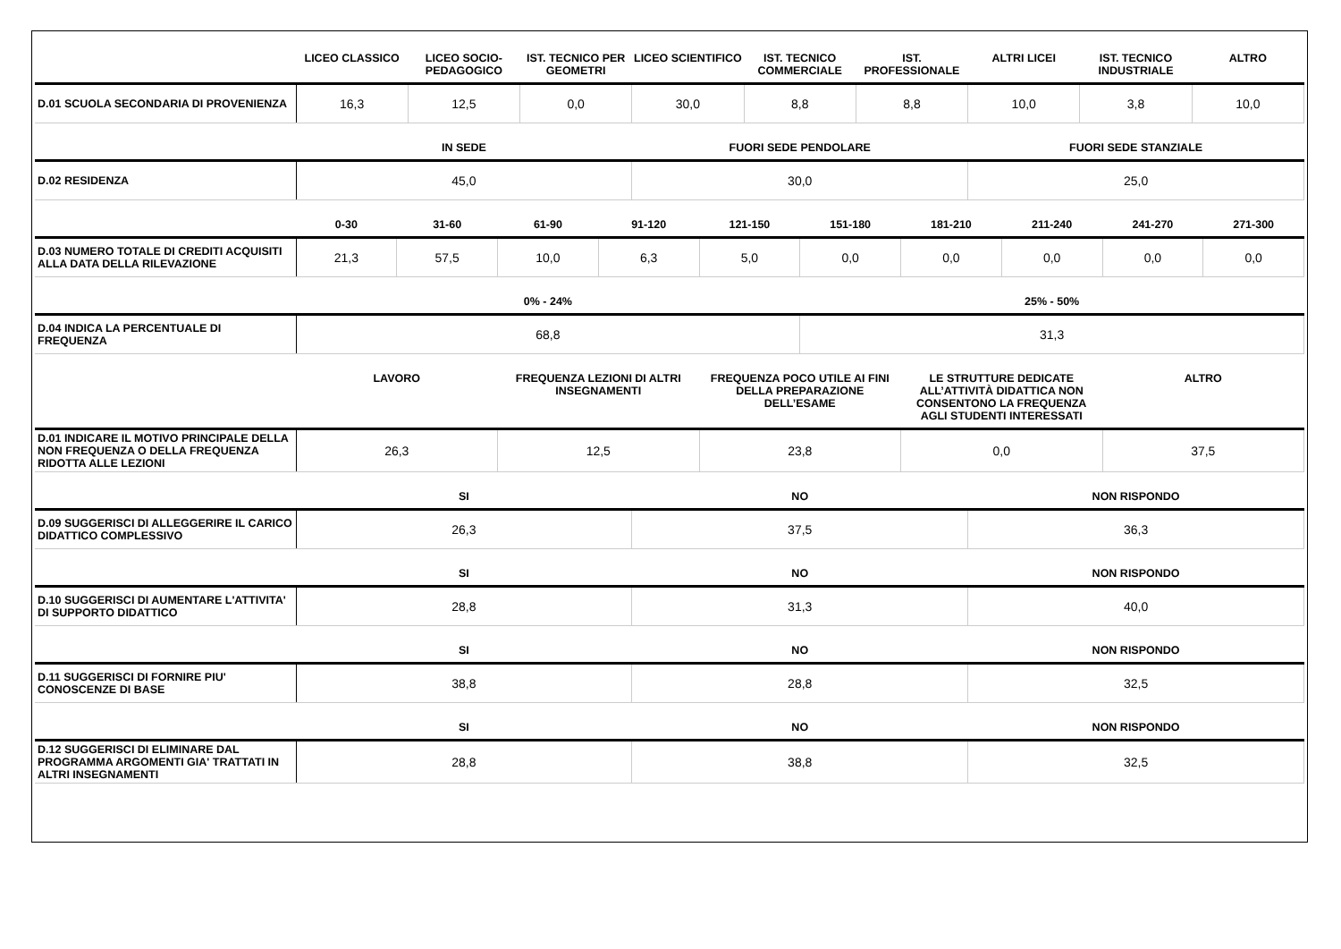| | LICEO CLASSICO | LICEO SOCIO-PEDAGOGICO | IST. TECNICO PER GEOMETRI | LICEO SCIENTIFICO | IST. TECNICO COMMERCIALE | IST. PROFESSIONALE | ALTRI LICEI | IST. TECNICO INDUSTRIALE | ALTRO |
| --- | --- | --- | --- | --- | --- | --- | --- | --- | --- |
| D.01 SCUOLA SECONDARIA DI PROVENIENZA | 16,3 | 12,5 | 0,0 | 30,0 | 8,8 | 8,8 | 10,0 | 3,8 | 10,0 |
| | IN SEDE | FUORI SEDE PENDOLARE | FUORI SEDE STANZIALE |
| --- | --- | --- | --- |
| D.02 RESIDENZA | 45,0 | 30,0 | 25,0 |
| | 0-30 | 31-60 | 61-90 | 91-120 | 121-150 | 151-180 | 181-210 | 211-240 | 241-270 | 271-300 |
| --- | --- | --- | --- | --- | --- | --- | --- | --- | --- | --- |
| D.03 NUMERO TOTALE DI CREDITI ACQUISITI ALLA DATA DELLA RILEVAZIONE | 21,3 | 57,5 | 10,0 | 6,3 | 5,0 | 0,0 | 0,0 | 0,0 | 0,0 | 0,0 |
| | 0% - 24% | 25% - 50% |
| --- | --- | --- |
| D.04 INDICA LA PERCENTUALE DI FREQUENZA | 68,8 | 31,3 |
| | LAVORO | FREQUENZA LEZIONI DI ALTRI INSEGNAMENTI | FREQUENZA POCO UTILE AI FINI DELLA PREPARAZIONE DELL’ESAME | LE STRUTTURE DEDICATE ALL’ATTIVITÀ DIDATTICA NON CONSENTONO LA FREQUENZA AGLI STUDENTI INTERESSATI | ALTRO |
| --- | --- | --- | --- | --- | --- |
| D.01 INDICARE IL MOTIVO PRINCIPALE DELLA NON FREQUENZA O DELLA FREQUENZA RIDOTTA ALLE LEZIONI | 26,3 | 12,5 | 23,8 | 0,0 | 37,5 |
| | SI | NO | NON RISPONDO |
| --- | --- | --- | --- |
| D.09 SUGGERISCI DI ALLEGGERIRE IL CARICO DIDATTICO COMPLESSIVO | 26,3 | 37,5 | 36,3 |
| | SI | NO | NON RISPONDO |
| --- | --- | --- | --- |
| D.10 SUGGERISCI DI AUMENTARE L'ATTIVITA' DI SUPPORTO DIDATTICO | 28,8 | 31,3 | 40,0 |
| | SI | NO | NON RISPONDO |
| --- | --- | --- | --- |
| D.11 SUGGERISCI DI FORNIRE PIU' CONOSCENZE DI BASE | 38,8 | 28,8 | 32,5 |
| | SI | NO | NON RISPONDO |
| --- | --- | --- | --- |
| D.12 SUGGERISCI DI ELIMINARE DAL PROGRAMMA ARGOMENTI GIA' TRATTATI IN ALTRI INSEGNAMENTI | 28,8 | 38,8 | 32,5 |